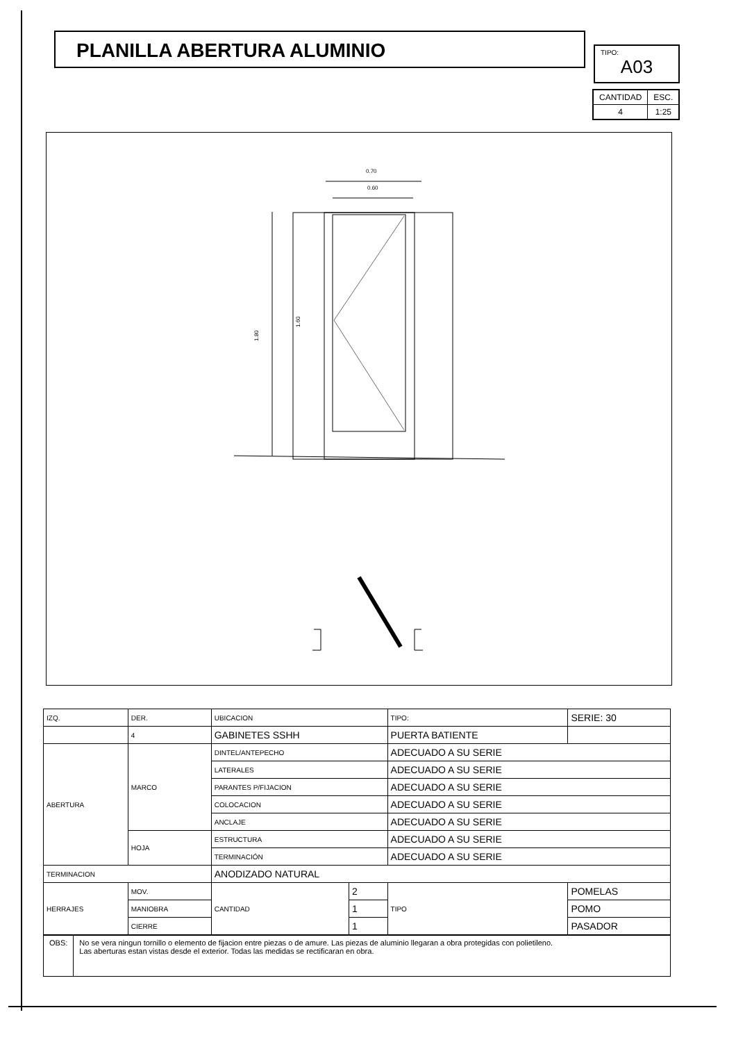PLANILLA ABERTURA ALUMINIO TIPO:
A03
| CANTIDAD | ESC. |
| 4 | 1:25 |
0.70
0.60
1.80
1.60
| IZQ. | DER. | UBICACION | | TIPO: | | SERIE: 30 |
| | 4 | GABINETES SSHH | | PUERTA BATIENTE | | |
| ABERTURA | MARCO | DINTEL/ANTEPECHO | | ADECUADO A SU SERIE | | |
| | | LATERALES | | ADECUADO A SU SERIE | | |
| | | PARANTES P/FIJACION | | ADECUADO A SU SERIE | | |
| | | COLOCACION | | ADECUADO A SU SERIE | | |
| | | ANCLAJE | | ADECUADO A SU SERIE | | |
| | HOJA | ESTRUCTURA | | ADECUADO A SU SERIE | | |
| | | TERMINACIÓN | | ADECUADO A SU SERIE | | |
| TERMINACION | | ANODIZADO NATURAL | | | | |
| HERRAJES | MOV. | CANTIDAD | 2 | TIPO | POMELAS | |
| | MANIOBRA | | 1 | | POMO | |
| | CIERRE | | 1 | | PASADOR | |
OBS: No se vera ningun tornillo o elemento de fijacion entre piezas o de amure. Las piezas de aluminio llegaran a obra protegidas con polietileno.
Las aberturas estan vistas desde el exterior. Todas las medidas se rectificaran en obra.